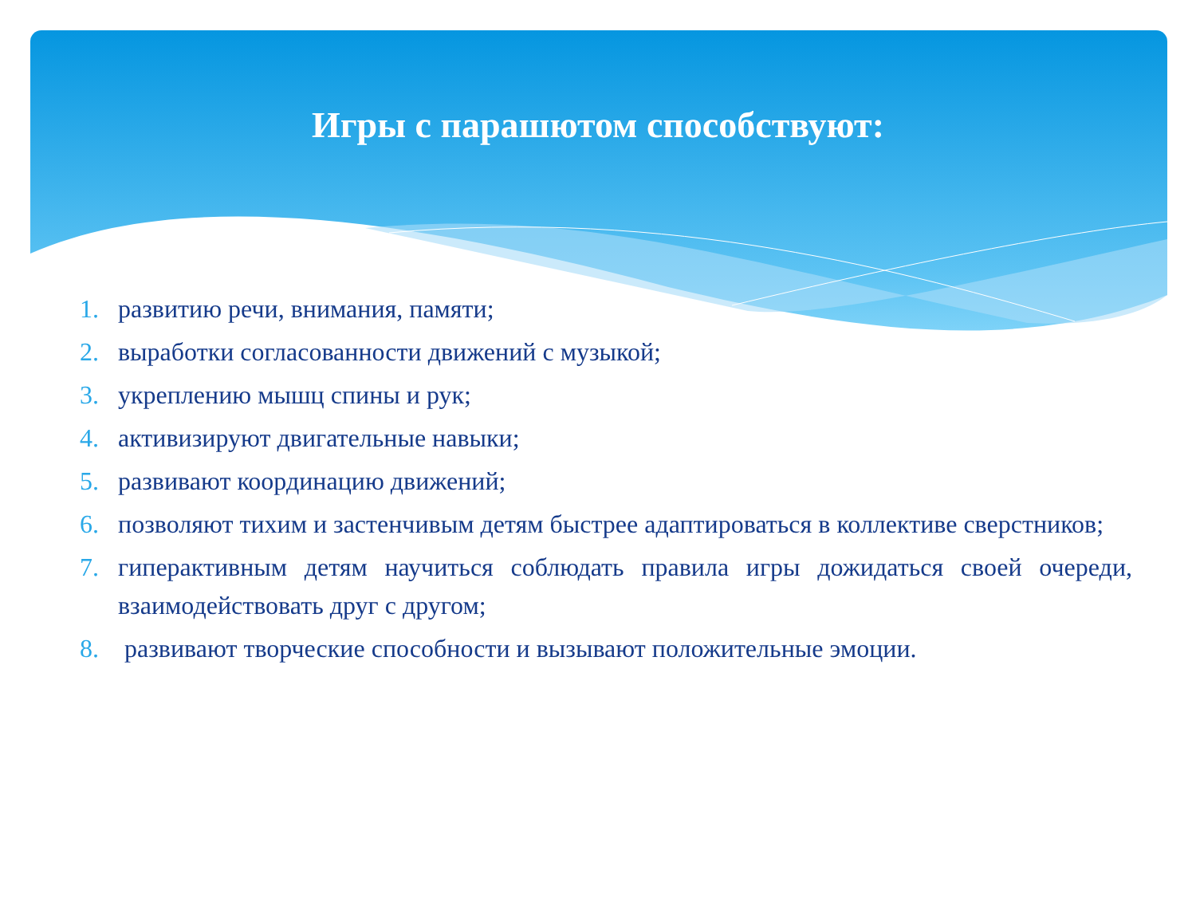Игры с парашютом способствуют:
1. развитию речи, внимания, памяти;
2. выработки согласованности движений с музыкой;
3. укреплению мышц спины и рук;
4. активизируют двигательные навыки;
5. развивают координацию движений;
6. позволяют тихим и застенчивым детям быстрее адаптироваться в коллективе сверстников;
7. гиперактивным детям научиться соблюдать правила игры дожидаться своей очереди, взаимодействовать друг с другом;
8. развивают творческие способности и вызывают положительные эмоции.